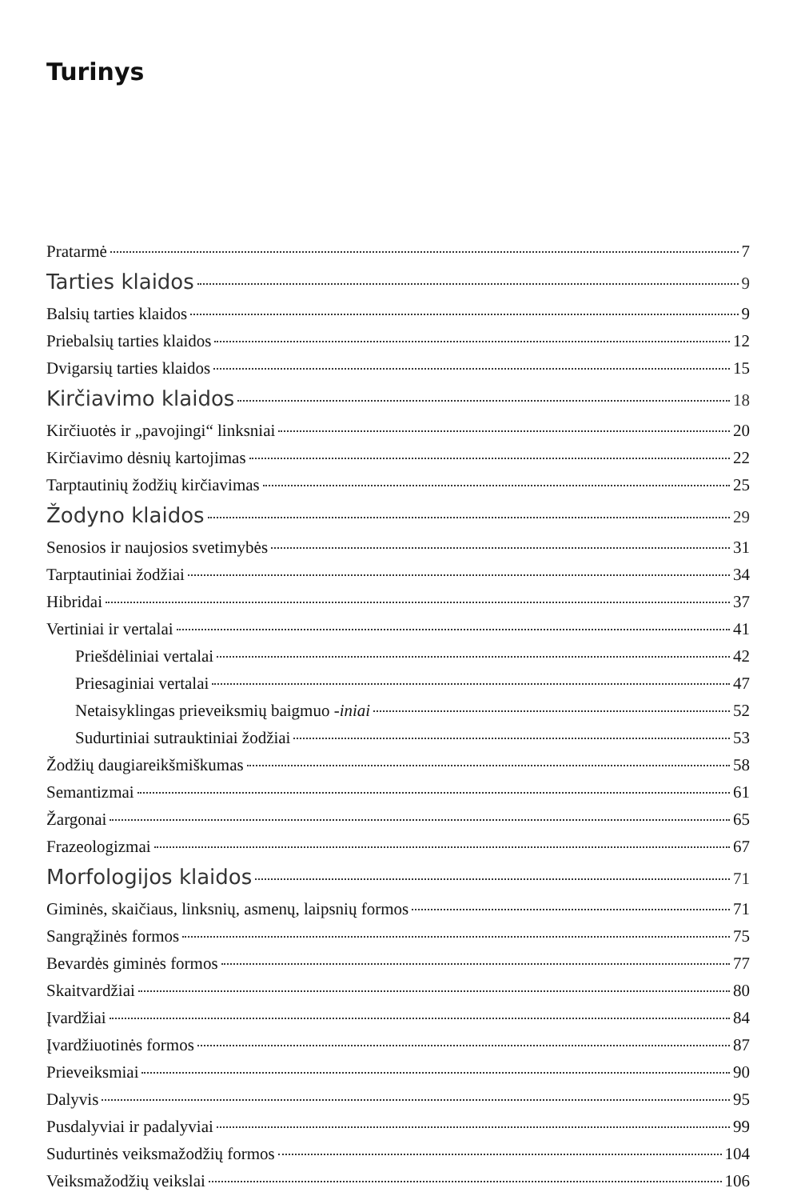Turinys
Pratarmė 7
Tarties klaidos 9
Balsių tarties klaidos 9
Priebalsių tarties klaidos 12
Dvigarsių tarties klaidos 15
Kirčiavimo klaidos 18
Kirčiuotės ir „pavojingi“ linksniai 20
Kirčiavimo dėsnių kartojimas 22
Tarptautinių žodžių kirčiavimas 25
Žodyno klaidos 29
Senosios ir naujosios svetimybės 31
Tarptautiniai žodžiai 34
Hibridai 37
Vertiniai ir vertalai 41
Priešdėliniai vertalai 42
Priesaginiai vertalai 47
Netaisyklingas prieveiksmių baigmuo -iniai 52
Sudurtiniai sutrauktiniai žodžiai 53
Žodžių daugiareikšmiškumas 58
Semantizmai 61
Žargonai 65
Frazeologizmai 67
Morfologijos klaidos 71
Giminės, skaičiaus, linksnių, asmenų, laipsnių formos 71
Sangrąžinės formos 75
Bevardės giminės formos 77
Skaitvardžiai 80
Įvardžiai 84
Įvardžiuotinės formos 87
Prieveiksmiai 90
Dalyvis 95
Pusdalyviai ir padalyviai 99
Sudurtinės veiksmažodžių formos 104
Veiksmažodžių veikslai 106